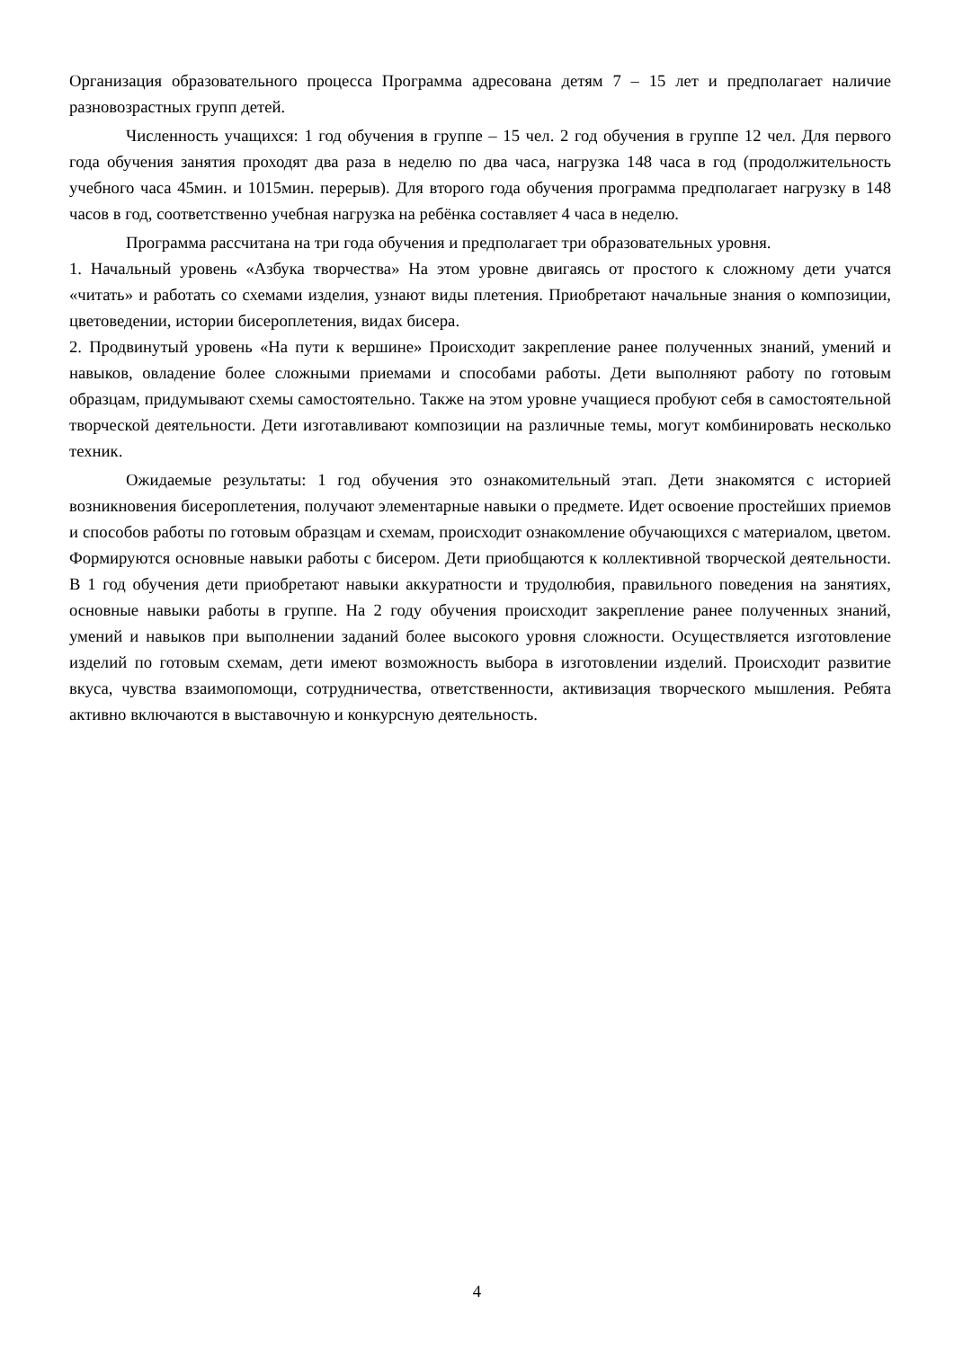Организация образовательного процесса Программа адресована детям 7 – 15 лет и предполагает наличие разновозрастных групп детей.
Численность учащихся: 1 год обучения в группе – 15 чел. 2 год обучения в группе 12 чел. Для первого года обучения занятия проходят два раза в неделю по два часа, нагрузка 148 часа в год (продолжительность учебного часа 45мин. и 1015мин. перерыв). Для второго года обучения программа предполагает нагрузку в 148 часов в год, соответственно учебная нагрузка на ребёнка составляет 4 часа в неделю.
Программа рассчитана на три года обучения и предполагает три образовательных уровня.
1. Начальный уровень «Азбука творчества» На этом уровне двигаясь от простого к сложному дети учатся «читать» и работать со схемами изделия, узнают виды плетения. Приобретают начальные знания о композиции, цветоведении, истории бисероплетения, видах бисера.
2. Продвинутый уровень «На пути к вершине» Происходит закрепление ранее полученных знаний, умений и навыков, овладение более сложными приемами и способами работы. Дети выполняют работу по готовым образцам, придумывают схемы самостоятельно. Также на этом уровне учащиеся пробуют себя в самостоятельной творческой деятельности. Дети изготавливают композиции на различные темы, могут комбинировать несколько техник.
Ожидаемые результаты: 1 год обучения это ознакомительный этап. Дети знакомятся с историей возникновения бисероплетения, получают элементарные навыки о предмете. Идет освоение простейших приемов и способов работы по готовым образцам и схемам, происходит ознакомление обучающихся с материалом, цветом. Формируются основные навыки работы с бисером. Дети приобщаются к коллективной творческой деятельности. В 1 год обучения дети приобретают навыки аккуратности и трудолюбия, правильного поведения на занятиях, основные навыки работы в группе. На 2 году обучения происходит закрепление ранее полученных знаний, умений и навыков при выполнении заданий более высокого уровня сложности. Осуществляется изготовление изделий по готовым схемам, дети имеют возможность выбора в изготовлении изделий. Происходит развитие вкуса, чувства взаимопомощи, сотрудничества, ответственности, активизация творческого мышления. Ребята активно включаются в выставочную и конкурсную деятельность.
4